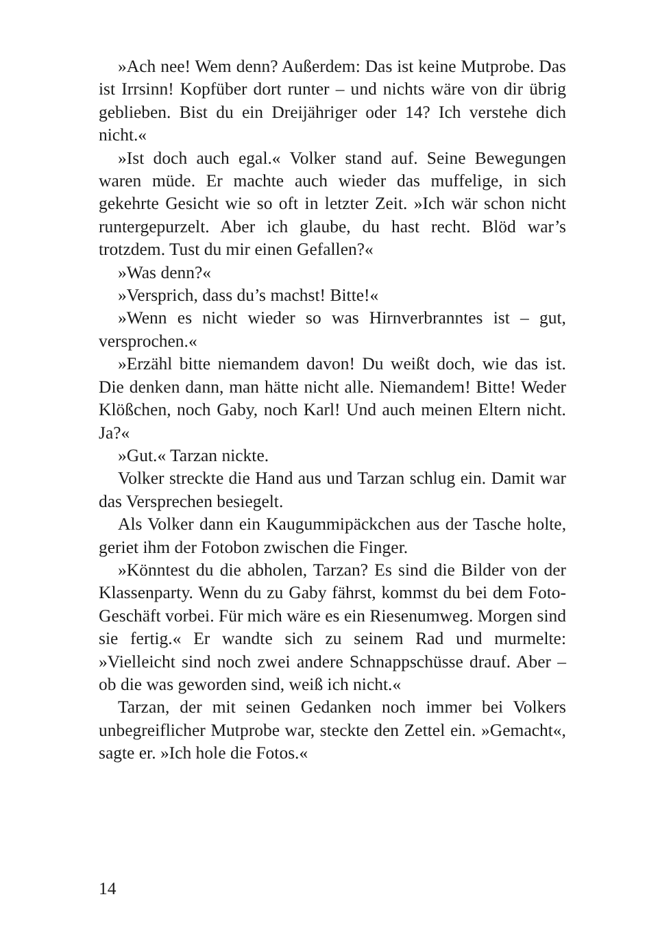»Ach nee! Wem denn? Außerdem: Das ist keine Mutprobe. Das ist Irrsinn! Kopfüber dort runter – und nichts wäre von dir übrig geblieben. Bist du ein Dreijähriger oder 14? Ich verstehe dich nicht.«
»Ist doch auch egal.« Volker stand auf. Seine Bewegungen waren müde. Er machte auch wieder das muffelige, in sich gekehrte Gesicht wie so oft in letzter Zeit. »Ich wär schon nicht runtergepurzelt. Aber ich glaube, du hast recht. Blöd war’s trotzdem. Tust du mir einen Gefallen?«
»Was denn?«
»Versprich, dass du’s machst! Bitte!«
»Wenn es nicht wieder so was Hirnverbranntes ist – gut, versprochen.«
»Erzähl bitte niemandem davon! Du weißt doch, wie das ist. Die denken dann, man hätte nicht alle. Niemandem! Bitte! Weder Klößchen, noch Gaby, noch Karl! Und auch meinen Eltern nicht. Ja?«
»Gut.« Tarzan nickte.
Volker streckte die Hand aus und Tarzan schlug ein. Damit war das Versprechen besiegelt.
Als Volker dann ein Kaugummipäckchen aus der Tasche holte, geriet ihm der Fotobon zwischen die Finger.
»Könntest du die abholen, Tarzan? Es sind die Bilder von der Klassenparty. Wenn du zu Gaby fährst, kommst du bei dem Foto-Geschäft vorbei. Für mich wäre es ein Riesenumweg. Morgen sind sie fertig.« Er wandte sich zu seinem Rad und murmelte: »Vielleicht sind noch zwei andere Schnappschüsse drauf. Aber – ob die was geworden sind, weiß ich nicht.«
Tarzan, der mit seinen Gedanken noch immer bei Volkers unbegreiflicher Mutprobe war, steckte den Zettel ein. »Gemacht«, sagte er. »Ich hole die Fotos.«
14